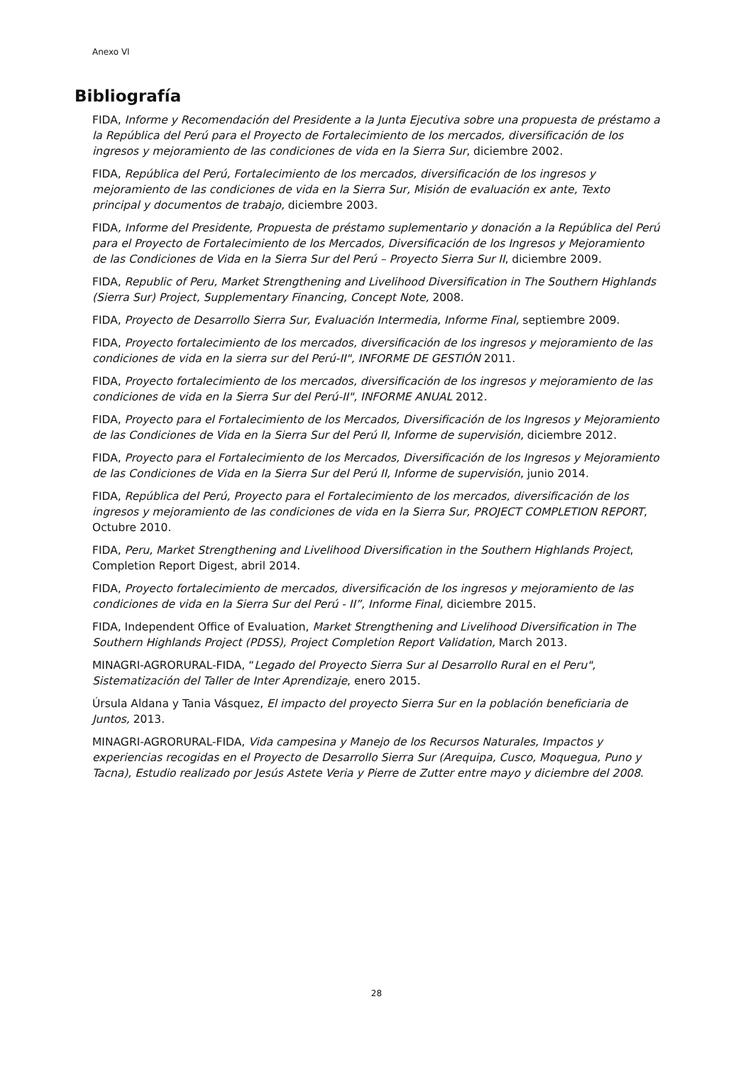Anexo VI
Bibliografía
FIDA, Informe y Recomendación del Presidente a la Junta Ejecutiva sobre una propuesta de préstamo a la República del Perú para el Proyecto de Fortalecimiento de los mercados, diversificación de los ingresos y mejoramiento de las condiciones de vida en la Sierra Sur, diciembre 2002.
FIDA, República del Perú, Fortalecimiento de los mercados, diversificación de los ingresos y mejoramiento de las condiciones de vida en la Sierra Sur, Misión de evaluación ex ante, Texto principal y documentos de trabajo, diciembre 2003.
FIDA, Informe del Presidente, Propuesta de préstamo suplementario y donación a la República del Perú para el Proyecto de Fortalecimiento de los Mercados, Diversificación de los Ingresos y Mejoramiento de las Condiciones de Vida en la Sierra Sur del Perú – Proyecto Sierra Sur II, diciembre 2009.
FIDA, Republic of Peru, Market Strengthening and Livelihood Diversification in The Southern Highlands (Sierra Sur) Project, Supplementary Financing, Concept Note, 2008.
FIDA, Proyecto de Desarrollo Sierra Sur, Evaluación Intermedia, Informe Final, septiembre 2009.
FIDA, Proyecto fortalecimiento de los mercados, diversificación de los ingresos y mejoramiento de las condiciones de vida en la sierra sur del Perú-II", INFORME DE GESTIÓN 2011.
FIDA, Proyecto fortalecimiento de los mercados, diversificación de los ingresos y mejoramiento de las condiciones de vida en la Sierra Sur del Perú-II", INFORME ANUAL 2012.
FIDA, Proyecto para el Fortalecimiento de los Mercados, Diversificación de los Ingresos y Mejoramiento de las Condiciones de Vida en la Sierra Sur del Perú II, Informe de supervisión, diciembre 2012.
FIDA, Proyecto para el Fortalecimiento de los Mercados, Diversificación de los Ingresos y Mejoramiento de las Condiciones de Vida en la Sierra Sur del Perú II, Informe de supervisión, junio 2014.
FIDA, República del Perú, Proyecto para el Fortalecimiento de los mercados, diversificación de los ingresos y mejoramiento de las condiciones de vida en la Sierra Sur, PROJECT COMPLETION REPORT, Octubre 2010.
FIDA, Peru, Market Strengthening and Livelihood Diversification in the Southern Highlands Project, Completion Report Digest, abril 2014.
FIDA, Proyecto fortalecimiento de mercados, diversificación de los ingresos y mejoramiento de las condiciones de vida en la Sierra Sur del Perú - II”, Informe Final, diciembre 2015.
FIDA, Independent Office of Evaluation, Market Strengthening and Livelihood Diversification in The Southern Highlands Project (PDSS), Project Completion Report Validation, March 2013.
MINAGRI-AGRORURAL-FIDA, “Legado del Proyecto Sierra Sur al Desarrollo Rural en el Peru", Sistematización del Taller de Inter Aprendizaje, enero 2015.
Úrsula Aldana y Tania Vásquez, El impacto del proyecto Sierra Sur en la población beneficiaria de Juntos, 2013.
MINAGRI-AGRORURAL-FIDA, Vida campesina y Manejo de los Recursos Naturales, Impactos y experiencias recogidas en el Proyecto de Desarrollo Sierra Sur (Arequipa, Cusco, Moquegua, Puno y Tacna), Estudio realizado por Jesús Astete Veria y Pierre de Zutter entre mayo y diciembre del 2008.
28